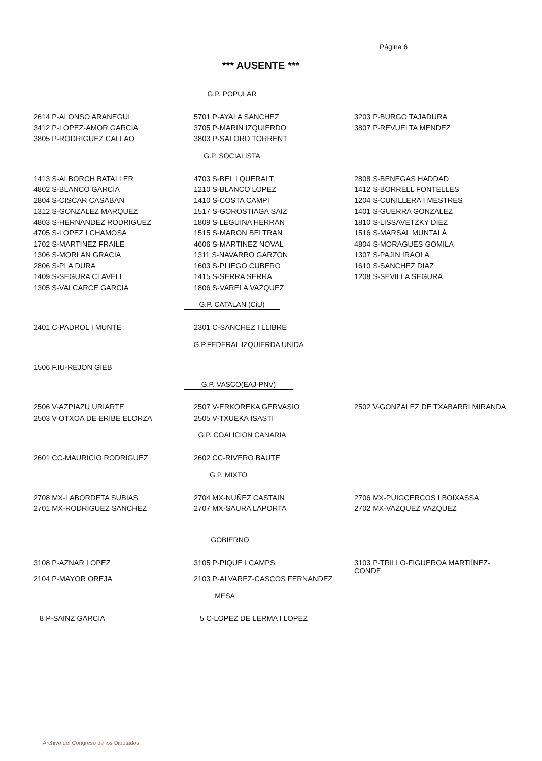Página 6
*** AUSENTE ***
G.P. POPULAR
| 2614 P-ALONSO ARANEGUI | 5701 P-AYALA SANCHEZ | 3203 P-BURGO TAJADURA |
| 3412 P-LOPEZ-AMOR GARCIA | 3705 P-MARIN IZQUIERDO | 3807 P-REVUELTA MENDEZ |
| 3805 P-RODRIGUEZ CALLAO | 3803 P-SALORD TORRENT | |
G.P. SOCIALISTA
| 1413 S-ALBORCH BATALLER | 4703 S-BEL I QUERALT | 2808 S-BENEGAS HADDAD |
| 4802 S-BLANCO GARCIA | 1210 S-BLANCO LOPEZ | 1412 S-BORRELL FONTELLES |
| 2804 S-CISCAR CASABAN | 1410 S-COSTA CAMPI | 1204 S-CUNILLERA I MESTRES |
| 1312 S-GONZALEZ MARQUEZ | 1517 S-GOROSTIAGA SAIZ | 1401 S-GUERRA GONZALEZ |
| 4803 S-HERNANDEZ RODRIGUEZ | 1809 S-LEGUINA HERRAN | 1810 S-LISSAVETZKY DIEZ |
| 4705 S-LOPEZ I CHAMOSA | 1515 S-MARON BELTRAN | 1516 S-MARSAL MUNTALÀ |
| 1702 S-MARTINEZ FRAILE | 4606 S-MARTINEZ NOVAL | 4804 S-MORAGUES GOMILA |
| 1306 S-MORLAN GRACIA | 1311 S-NAVARRO GARZON | 1307 S-PAJIN IRAOLA |
| 2806 S-PLA DURA | 1603 S-PLIEGO CUBERO | 1610 S-SANCHEZ DIAZ |
| 1409 S-SEGURA CLAVELL | 1415 S-SERRA SERRA | 1208 S-SEVILLA SEGURA |
| 1305 S-VALCARCE GARCIA | 1806 S-VARELA VAZQUEZ | |
G.P. CATALAN (CiU)
| 2401 C-PADROL I MUNTE | 2301 C-SANCHEZ I LLIBRE | |
G.P.FEDERAL IZQUIERDA UNIDA
| 1506 F.IU-REJON GIEB | | |
G.P. VASCO(EAJ-PNV)
| 2506 V-AZPIAZU URIARTE | 2507 V-ERKOREKA GERVASIO | 2502 V-GONZALEZ DE TXABARRI MIRANDA |
| 2503 V-OTXOA DE ERIBE ELORZA | 2505 V-TXUEKA ISASTI | |
G.P. COALICION CANARIA
| 2601 CC-MAURICIO RODRIGUEZ | 2602 CC-RIVERO BAUTE | |
G.P. MIXTO
| 2708 MX-LABORDETA SUBIAS | 2704 MX-NUÑEZ CASTAIN | 2706 MX-PUIGCERCOS I BOIXASSA |
| 2701 MX-RODRIGUEZ SANCHEZ | 2707 MX-SAURA LAPORTA | 2702 MX-VAZQUEZ VAZQUEZ |
GOBIERNO
| 3108 P-AZNAR LOPEZ | 3105 P-PIQUE I CAMPS | 3103 P-TRILLO-FIGUEROA MARTIÍNEZ-CONDE |
| 2104 P-MAYOR OREJA | 2103 P-ALVAREZ-CASCOS FERNANDEZ | |
MESA
| 8 P-SAINZ GARCIA | 5 C-LOPEZ DE LERMA I LOPEZ | |
Archivo del Congreso de los Diputados